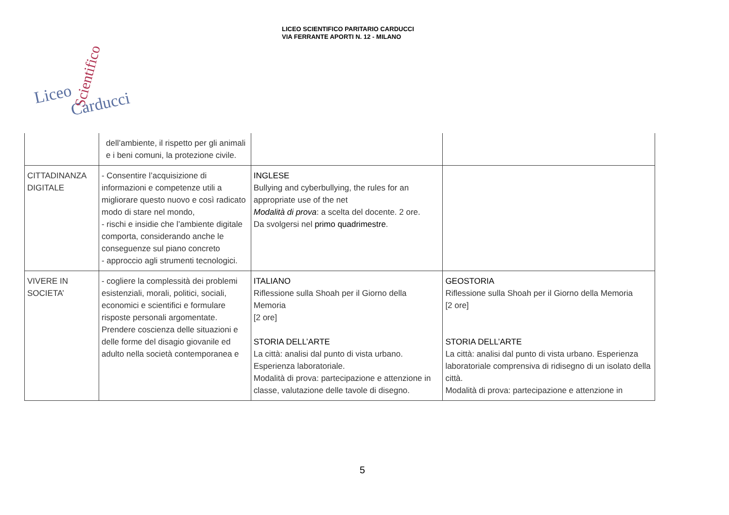LICEO SCIENTIFICO PARITARIO CARDUCCI
VIA FERRANTE APORTI N. 12 - MILANO
Scientifico
Liceo Carducci
| | dell’ambiente, il rispetto per gli animali e i beni comuni, la protezione civile. | | |
| CITTADINANZA DIGITALE | - Consentire l’acquisizione di informazioni e competenze utili a migliorare questo nuovo e così radicato modo di stare nel mondo, - rischi e insidie che l’ambiente digitale comporta, considerando anche le conseguenze sul piano concreto - approccio agli strumenti tecnologici. | INGLESE Bullying and cyberbullying, the rules for an appropriate use of the net Modalità di prova : a scelta del docente. 2 ore. Da svolgersi nel primo quadrimestre . | |
| VIVERE IN SOCIETA’ | - cogliere la complessità dei problemi esistenziali, morali, politici, sociali, economici e scientifici e formulare risposte personali argomentate. Prendere coscienza delle situazioni e delle forme del disagio giovanile ed adulto nella società contemporanea e | ITALIANO Riflessione sulla Shoah per il Giorno della Memoria [2 ore] STORIA DELL’ARTE La città: analisi dal punto di vista urbano. Esperienza laboratoriale. Modalità di prova: partecipazione e attenzione in classe, valutazione delle tavole di disegno. | GEOSTORIA Riflessione sulla Shoah per il Giorno della Memoria [2 ore] STORIA DELL’ARTE La città: analisi dal punto di vista urbano. Esperienza laboratoriale comprensiva di ridisegno di un isolato della città. Modalità di prova: partecipazione e attenzione in |
5